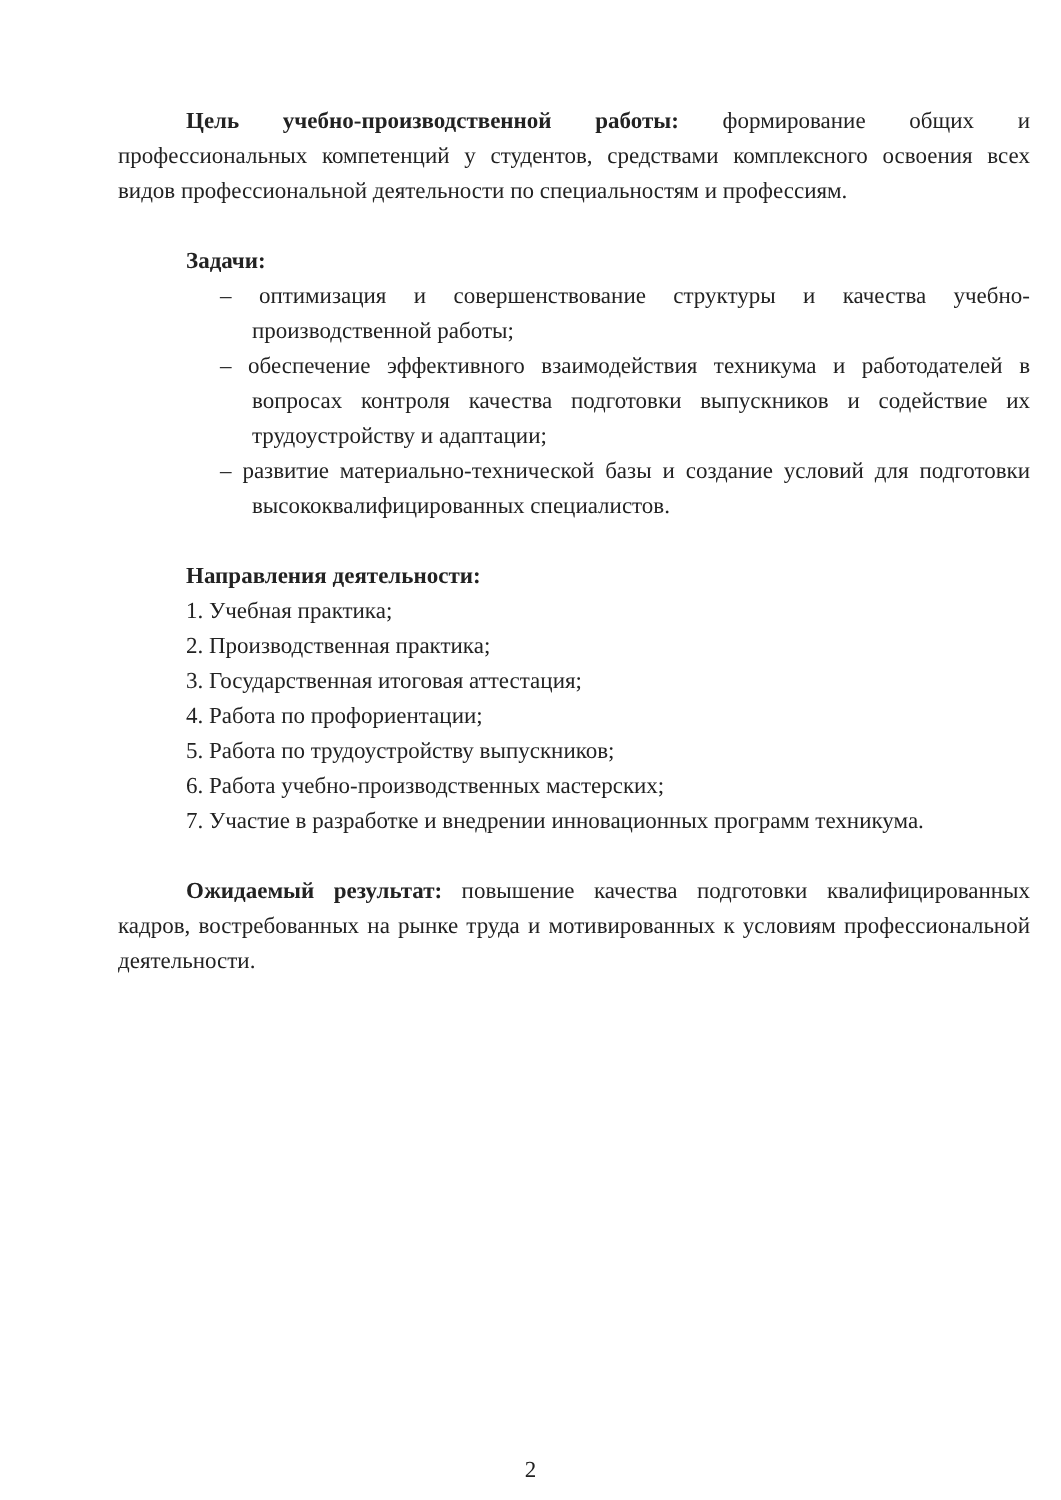Цель учебно-производственной работы: формирование общих и профессиональных компетенций у студентов, средствами комплексного освоения всех видов профессиональной деятельности по специальностям и профессиям.
Задачи:
– оптимизация и совершенствование структуры и качества учебно-производственной работы;
– обеспечение эффективного взаимодействия техникума и работодателей в вопросах контроля качества подготовки выпускников и содействие их трудоустройству и адаптации;
– развитие материально-технической базы и создание условий для подготовки высококвалифицированных специалистов.
Направления деятельности:
1. Учебная практика;
2. Производственная практика;
3. Государственная итоговая аттестация;
4. Работа по профориентации;
5. Работа по трудоустройству выпускников;
6. Работа учебно-производственных мастерских;
7. Участие в разработке и внедрении инновационных программ техникума.
Ожидаемый результат: повышение качества подготовки квалифицированных кадров, востребованных на рынке труда и мотивированных к условиям профессиональной деятельности.
2